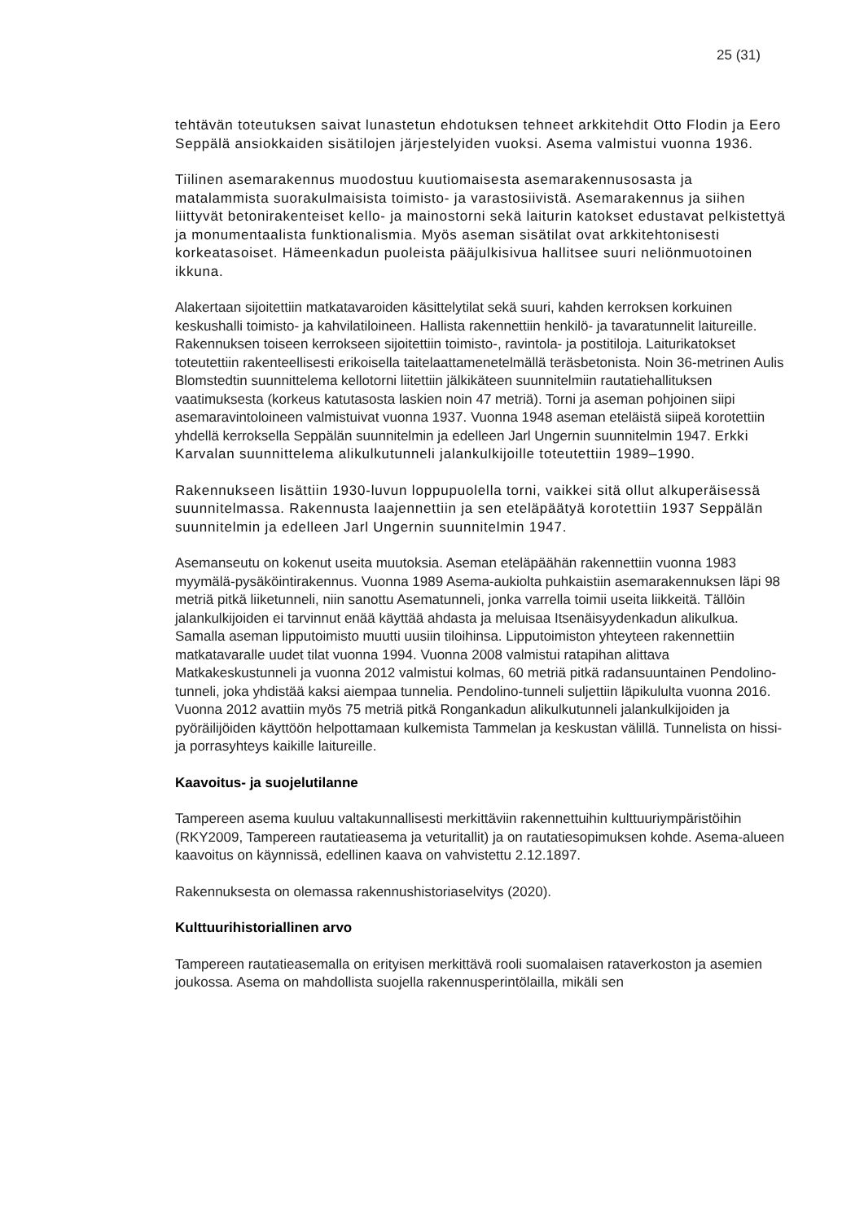25 (31)
tehtävän toteutuksen saivat lunastetun ehdotuksen tehneet arkkitehdit Otto Flodin ja Eero Seppälä ansiokkaiden sisätilojen järjestelyiden vuoksi. Asema valmistui vuonna 1936.
Tiilinen asemarakennus muodostuu kuutiomaisesta asemarakennusosasta ja matalammista suorakulmaisista toimisto- ja varastosiivistä. Asemarakennus ja siihen liittyvät betonirakenteiset kello- ja mainostorni sekä laiturin katokset edustavat pelkistettyä ja monumentaalista funktionalismia. Myös aseman sisätilat ovat arkkitehtonisesti korkeatasoiset. Hämeenkadun puoleista pääjulkisivua hallitsee suuri neliönmuotoinen ikkuna.
Alakertaan sijoitettiin matkatavaroiden käsittelytilat sekä suuri, kahden kerroksen korkuinen keskushalli toimisto- ja kahvilatiloineen. Hallista rakennettiin henkilö- ja tavaratunnelit laitureille. Rakennuksen toiseen kerrokseen sijoitettiin toimisto-, ravintola- ja postitiloja. Laiturikatokset toteutettiin rakenteellisesti erikoisella taitelaattamenetelmällä teräsbetonista. Noin 36-metrinen Aulis Blomstedtin suunnittelema kellotorni liitettiin jälkikäteen suunnitelmiin rautatiehallituksen vaatimuksesta (korkeus katutasosta laskien noin 47 metriä). Torni ja aseman pohjoinen siipi asemaravintoloineen valmistuivat vuonna 1937. Vuonna 1948 aseman eteläistä siipeä korotettiin yhdellä kerroksella Seppälän suunnitelmin ja edelleen Jarl Ungernin suunnitelmin 1947. Erkki Karvalan suunnittelema alikulkutunneli jalankulkijoille toteutettiin 1989–1990.
Rakennukseen lisättiin 1930-luvun loppupuolella torni, vaikkei sitä ollut alkuperäisessä suunnitelmassa. Rakennusta laajennettiin ja sen eteläpäätyä korotettiin 1937 Seppälän suunnitelmin ja edelleen Jarl Ungernin suunnitelmin 1947.
Asemanseutu on kokenut useita muutoksia. Aseman eteläpäähän rakennettiin vuonna 1983 myymälä-pysäköintirakennus. Vuonna 1989 Asema-aukiolta puhkaistiin asemarakennuksen läpi 98 metriä pitkä liiketunneli, niin sanottu Asematunneli, jonka varrella toimii useita liikkeitä. Tällöin jalankulkijoiden ei tarvinnut enää käyttää ahdasta ja meluisaa Itsenäisyydenkadun alikulkua. Samalla aseman lipputoimisto muutti uusiin tiloihinsa. Lipputoimiston yhteyteen rakennettiin matkatavaralle uudet tilat vuonna 1994. Vuonna 2008 valmistui ratapihan alittava Matkakeskustunneli ja vuonna 2012 valmistui kolmas, 60 metriä pitkä radansuuntainen Pendolino-tunneli, joka yhdistää kaksi aiempaa tunnelia. Pendolino-tunneli suljettiin läpikululta vuonna 2016. Vuonna 2012 avattiin myös 75 metriä pitkä Rongankadun alikulkutunneli jalankulkijoiden ja pyöräilijöiden käyttöön helpottamaan kulkemista Tammelan ja keskustan välillä. Tunnelista on hissi- ja porrasyhteys kaikille laitureille.
Kaavoitus- ja suojelutilanne
Tampereen asema kuuluu valtakunnallisesti merkittäviin rakennettuihin kulttuuriympäristöihin (RKY2009, Tampereen rautatieasema ja veturitallit) ja on rautatiesopimuksen kohde. Asema-alueen kaavoitus on käynnissä, edellinen kaava on vahvistettu 2.12.1897.
Rakennuksesta on olemassa rakennushistoriaselvitys (2020).
Kulttuurihistoriallinen arvo
Tampereen rautatieasemalla on erityisen merkittävä rooli suomalaisen rataverkoston ja asemien joukossa. Asema on mahdollista suojella rakennusperintölailla, mikäli sen